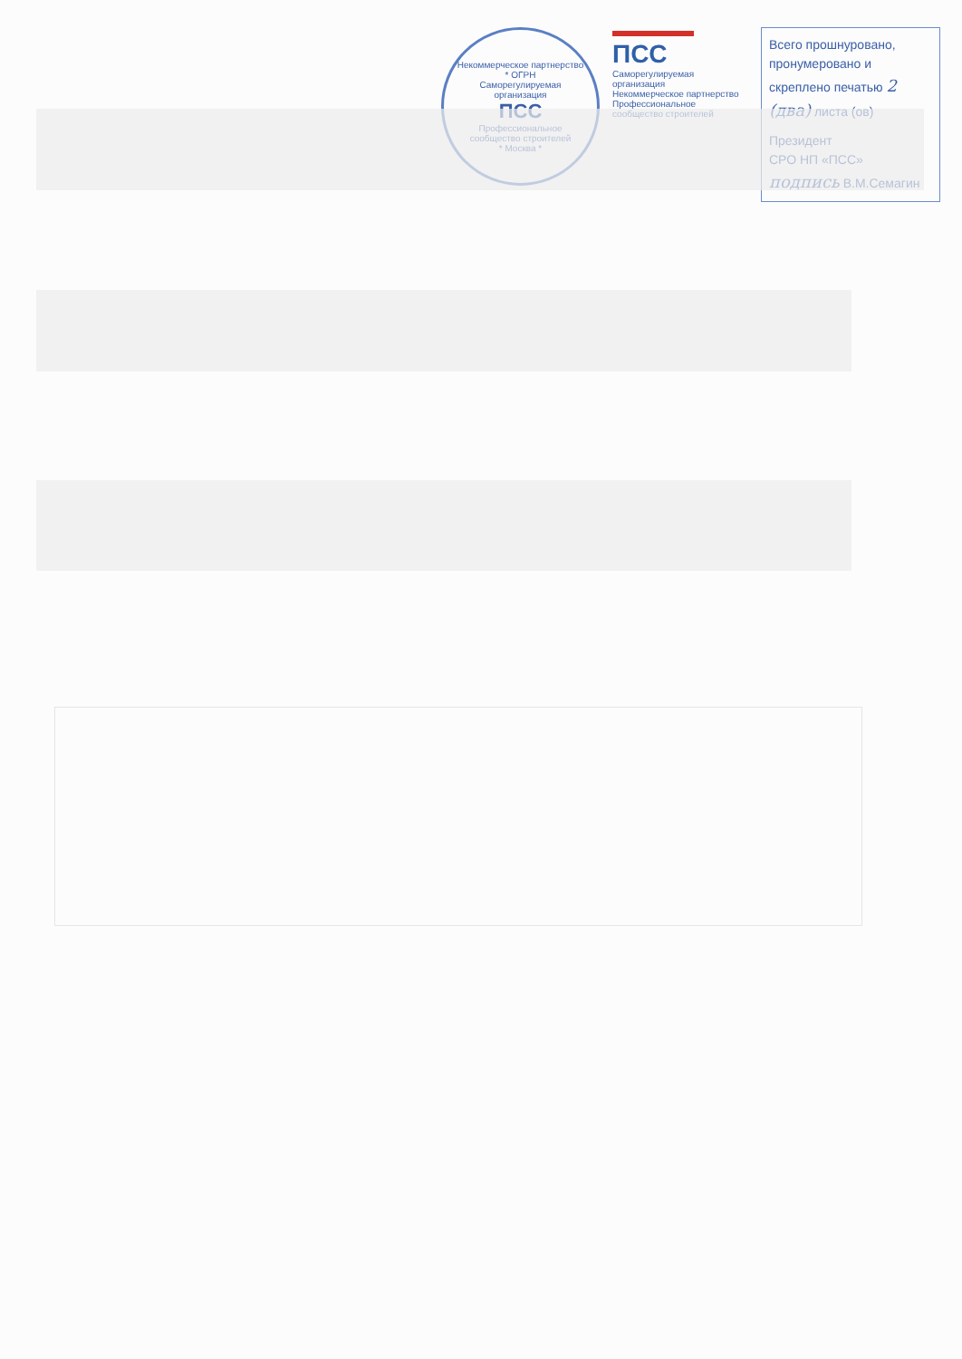Некоммерческое партнерство * ОГРН
Саморегулируемая организация
ПСС
Профессиональное сообщество строителей
* Москва *
ПСС
Саморегулируемая организация
Некоммерческое партнерство
Профессиональное сообщество строителей
Всего прошнуровано, пронумеровано и скреплено печатью 2 (два) листа (ов)
Президент
СРО НП «ПСС» подпись В.М.Семагин